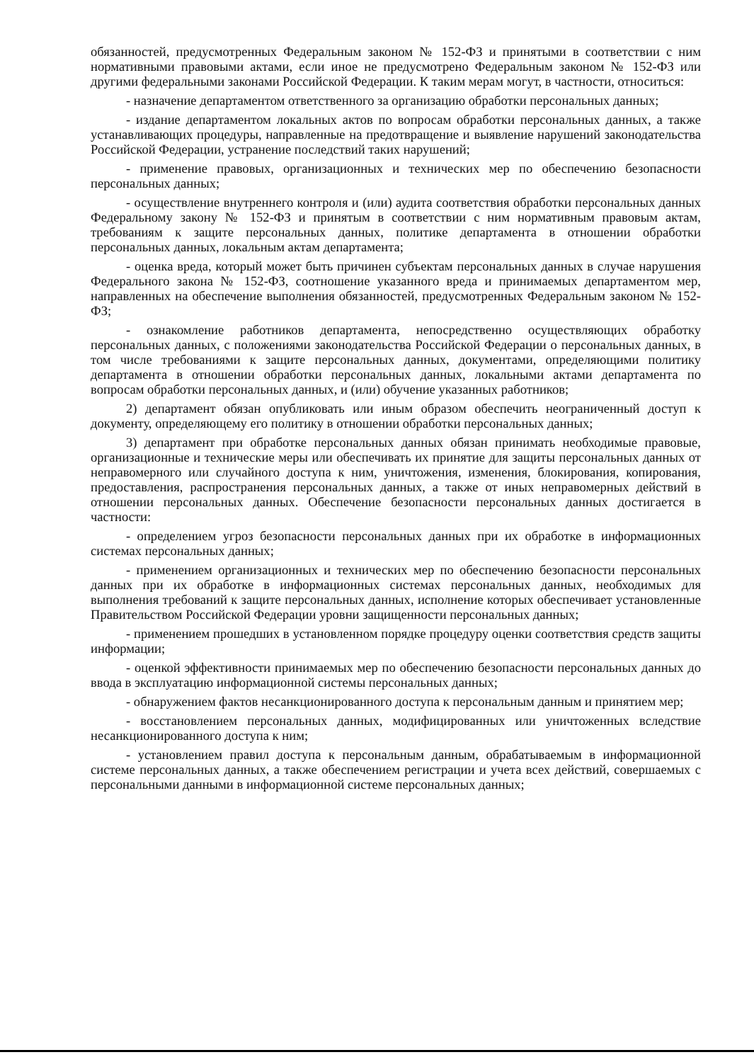обязанностей, предусмотренных Федеральным законом № 152-ФЗ и принятыми в соответствии с ним нормативными правовыми актами, если иное не предусмотрено Федеральным законом № 152-ФЗ или другими федеральными законами Российской Федерации. К таким мерам могут, в частности, относиться:
- назначение департаментом ответственного за организацию обработки персональных данных;
- издание департаментом локальных актов по вопросам обработки персональных данных, а также устанавливающих процедуры, направленные на предотвращение и выявление нарушений законодательства Российской Федерации, устранение последствий таких нарушений;
- применение правовых, организационных и технических мер по обеспечению безопасности персональных данных;
- осуществление внутреннего контроля и (или) аудита соответствия обработки персональных данных Федеральному закону № 152-ФЗ и принятым в соответствии с ним нормативным правовым актам, требованиям к защите персональных данных, политике департамента в отношении обработки персональных данных, локальным актам департамента;
- оценка вреда, который может быть причинен субъектам персональных данных в случае нарушения Федерального закона № 152-ФЗ, соотношение указанного вреда и принимаемых департаментом мер, направленных на обеспечение выполнения обязанностей, предусмотренных Федеральным законом № 152-ФЗ;
- ознакомление работников департамента, непосредственно осуществляющих обработку персональных данных, с положениями законодательства Российской Федерации о персональных данных, в том числе требованиями к защите персональных данных, документами, определяющими политику департамента в отношении обработки персональных данных, локальными актами департамента по вопросам обработки персональных данных, и (или) обучение указанных работников;
2) департамент обязан опубликовать или иным образом обеспечить неограниченный доступ к документу, определяющему его политику в отношении обработки персональных данных;
3) департамент при обработке персональных данных обязан принимать необходимые правовые, организационные и технические меры или обеспечивать их принятие для защиты персональных данных от неправомерного или случайного доступа к ним, уничтожения, изменения, блокирования, копирования, предоставления, распространения персональных данных, а также от иных неправомерных действий в отношении персональных данных. Обеспечение безопасности персональных данных достигается в частности:
- определением угроз безопасности персональных данных при их обработке в информационных системах персональных данных;
- применением организационных и технических мер по обеспечению безопасности персональных данных при их обработке в информационных системах персональных данных, необходимых для выполнения требований к защите персональных данных, исполнение которых обеспечивает установленные Правительством Российской Федерации уровни защищенности персональных данных;
- применением прошедших в установленном порядке процедуру оценки соответствия средств защиты информации;
- оценкой эффективности принимаемых мер по обеспечению безопасности персональных данных до ввода в эксплуатацию информационной системы персональных данных;
- обнаружением фактов несанкционированного доступа к персональным данным и принятием мер;
- восстановлением персональных данных, модифицированных или уничтоженных вследствие несанкционированного доступа к ним;
- установлением правил доступа к персональным данным, обрабатываемым в информационной системе персональных данных, а также обеспечением регистрации и учета всех действий, совершаемых с персональными данными в информационной системе персональных данных;